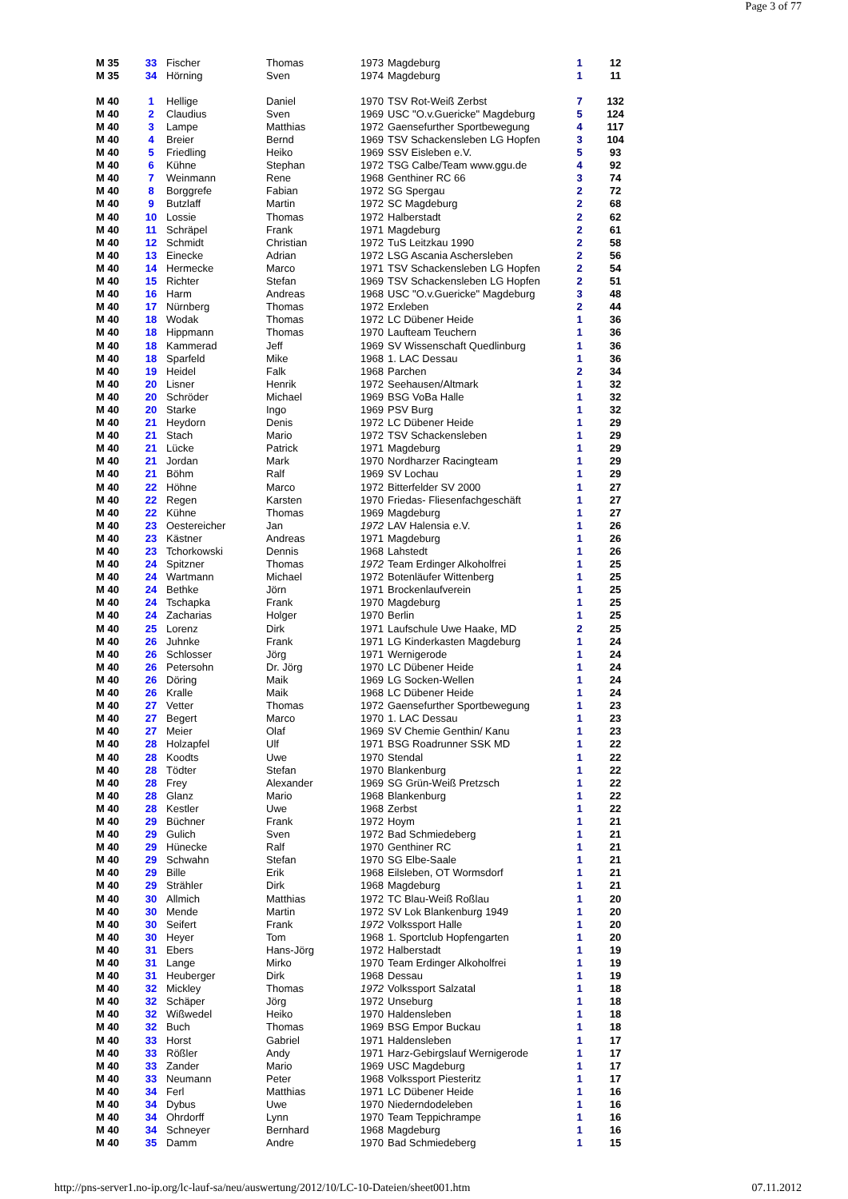Page 3 of 77
| M 35 | 33 | Fischer | Thomas | 1973 | Magdeburg | 1 | 12 |
| M 35 | 34 | Hörning | Sven | 1974 | Magdeburg | 1 | 11 |
| M 40 | 1 | Hellige | Daniel | 1970 | TSV Rot-Weiß Zerbst | 7 | 132 |
| M 40 | 2 | Claudius | Sven | 1969 | USC "O.v.Guericke" Magdeburg | 5 | 124 |
| M 40 | 3 | Lampe | Matthias | 1972 | Gaensefurther Sportbewegung | 4 | 117 |
| M 40 | 4 | Breier | Bernd | 1969 | TSV Schackensleben LG Hopfen | 3 | 104 |
| M 40 | 5 | Friedling | Heiko | 1969 | SSV Eisleben e.V. | 5 | 93 |
| M 40 | 6 | Kühne | Stephan | 1972 | TSG Calbe/Team www.ggu.de | 4 | 92 |
| M 40 | 7 | Weinmann | Rene | 1968 | Genthiner RC 66 | 3 | 74 |
| M 40 | 8 | Borggrefe | Fabian | 1972 | SG Spergau | 2 | 72 |
| M 40 | 9 | Butzlaff | Martin | 1972 | SC Magdeburg | 2 | 68 |
| M 40 | 10 | Lossie | Thomas | 1972 | Halberstadt | 2 | 62 |
| M 40 | 11 | Schräpel | Frank | 1971 | Magdeburg | 2 | 61 |
| M 40 | 12 | Schmidt | Christian | 1972 | TuS Leitzkau 1990 | 2 | 58 |
| M 40 | 13 | Einecke | Adrian | 1972 | LSG Ascania Aschersleben | 2 | 56 |
| M 40 | 14 | Hermecke | Marco | 1971 | TSV Schackensleben LG Hopfen | 2 | 54 |
| M 40 | 15 | Richter | Stefan | 1969 | TSV Schackensleben LG Hopfen | 2 | 51 |
| M 40 | 16 | Harm | Andreas | 1968 | USC "O.v.Guericke" Magdeburg | 3 | 48 |
| M 40 | 17 | Nürnberg | Thomas | 1972 | Erxleben | 2 | 44 |
| M 40 | 18 | Wodak | Thomas | 1972 | LC Dübener Heide | 1 | 36 |
| M 40 | 18 | Hippmann | Thomas | 1970 | Laufteam Teuchern | 1 | 36 |
| M 40 | 18 | Kammerad | Jeff | 1969 | SV Wissenschaft Quedlinburg | 1 | 36 |
| M 40 | 18 | Sparfeld | Mike | 1968 | 1. LAC Dessau | 1 | 36 |
| M 40 | 19 | Heidel | Falk | 1968 | Parchen | 2 | 34 |
| M 40 | 20 | Lisner | Henrik | 1972 | Seehausen/Altmark | 1 | 32 |
| M 40 | 20 | Schröder | Michael | 1969 | BSG VoBa Halle | 1 | 32 |
| M 40 | 20 | Starke | Ingo | 1969 | PSV Burg | 1 | 32 |
| M 40 | 21 | Heydorn | Denis | 1972 | LC Dübener Heide | 1 | 29 |
| M 40 | 21 | Stach | Mario | 1972 | TSV Schackensleben | 1 | 29 |
| M 40 | 21 | Lücke | Patrick | 1971 | Magdeburg | 1 | 29 |
| M 40 | 21 | Jordan | Mark | 1970 | Nordharzer Racingteam | 1 | 29 |
| M 40 | 21 | Böhm | Ralf | 1969 | SV Lochau | 1 | 29 |
| M 40 | 22 | Höhne | Marco | 1972 | Bitterfelder SV 2000 | 1 | 27 |
| M 40 | 22 | Regen | Karsten | 1970 | Friedas- Fliesenfachgeschäft | 1 | 27 |
| M 40 | 22 | Kühne | Thomas | 1969 | Magdeburg | 1 | 27 |
| M 40 | 23 | Oestereicher | Jan | 1972 | LAV Halensia e.V. | 1 | 26 |
| M 40 | 23 | Kästner | Andreas | 1971 | Magdeburg | 1 | 26 |
| M 40 | 23 | Tchorkowski | Dennis | 1968 | Lahstedt | 1 | 26 |
| M 40 | 24 | Spitzner | Thomas | 1972 | Team Erdinger Alkoholfrei | 1 | 25 |
| M 40 | 24 | Wartmann | Michael | 1972 | Botenläufer Wittenberg | 1 | 25 |
| M 40 | 24 | Bethke | Jörn | 1971 | Brockenlaufverein | 1 | 25 |
| M 40 | 24 | Tschapka | Frank | 1970 | Magdeburg | 1 | 25 |
| M 40 | 24 | Zacharias | Holger | 1970 | Berlin | 1 | 25 |
| M 40 | 25 | Lorenz | Dirk | 1971 | Laufschule Uwe Haake, MD | 2 | 25 |
| M 40 | 26 | Juhnke | Frank | 1971 | LG Kinderkasten Magdeburg | 1 | 24 |
| M 40 | 26 | Schlosser | Jörg | 1971 | Wernigerode | 1 | 24 |
| M 40 | 26 | Petersohn | Dr. Jörg | 1970 | LC Dübener Heide | 1 | 24 |
| M 40 | 26 | Döring | Maik | 1969 | LG Socken-Wellen | 1 | 24 |
| M 40 | 26 | Kralle | Maik | 1968 | LC Dübener Heide | 1 | 24 |
| M 40 | 27 | Vetter | Thomas | 1972 | Gaensefurther Sportbewegung | 1 | 23 |
| M 40 | 27 | Begert | Marco | 1970 | 1. LAC Dessau | 1 | 23 |
| M 40 | 27 | Meier | Olaf | 1969 | SV Chemie Genthin/ Kanu | 1 | 23 |
| M 40 | 28 | Holzapfel | Ulf | 1971 | BSG Roadrunner SSK MD | 1 | 22 |
| M 40 | 28 | Koodts | Uwe | 1970 | Stendal | 1 | 22 |
| M 40 | 28 | Tödter | Stefan | 1970 | Blankenburg | 1 | 22 |
| M 40 | 28 | Frey | Alexander | 1969 | SG Grün-Weiß Pretzsch | 1 | 22 |
| M 40 | 28 | Glanz | Mario | 1968 | Blankenburg | 1 | 22 |
| M 40 | 28 | Kestler | Uwe | 1968 | Zerbst | 1 | 22 |
| M 40 | 29 | Büchner | Frank | 1972 | Hoym | 1 | 21 |
| M 40 | 29 | Gulich | Sven | 1972 | Bad Schmiedeberg | 1 | 21 |
| M 40 | 29 | Hünecke | Ralf | 1970 | Genthiner RC | 1 | 21 |
| M 40 | 29 | Schwahn | Stefan | 1970 | SG Elbe-Saale | 1 | 21 |
| M 40 | 29 | Bille | Erik | 1968 | Eilsleben, OT Wormsdorf | 1 | 21 |
| M 40 | 29 | Strähler | Dirk | 1968 | Magdeburg | 1 | 21 |
| M 40 | 30 | Allmich | Matthias | 1972 | TC Blau-Weiß Roßlau | 1 | 20 |
| M 40 | 30 | Mende | Martin | 1972 | SV Lok Blankenburg 1949 | 1 | 20 |
| M 40 | 30 | Seifert | Frank | 1972 | Volkssport Halle | 1 | 20 |
| M 40 | 30 | Heyer | Tom | 1968 | 1. Sportclub Hopfengarten | 1 | 20 |
| M 40 | 31 | Ebers | Hans-Jörg | 1972 | Halberstadt | 1 | 19 |
| M 40 | 31 | Lange | Mirko | 1970 | Team Erdinger Alkoholfrei | 1 | 19 |
| M 40 | 31 | Heuberger | Dirk | 1968 | Dessau | 1 | 19 |
| M 40 | 32 | Mickley | Thomas | 1972 | Volkssport Salzatal | 1 | 18 |
| M 40 | 32 | Schäper | Jörg | 1972 | Unseburg | 1 | 18 |
| M 40 | 32 | Wißwedel | Heiko | 1970 | Haldensleben | 1 | 18 |
| M 40 | 32 | Buch | Thomas | 1969 | BSG Empor Buckau | 1 | 18 |
| M 40 | 33 | Horst | Gabriel | 1971 | Haldensleben | 1 | 17 |
| M 40 | 33 | Rößler | Andy | 1971 | Harz-Gebirgslauf Wernigerode | 1 | 17 |
| M 40 | 33 | Zander | Mario | 1969 | USC Magdeburg | 1 | 17 |
| M 40 | 33 | Neumann | Peter | 1968 | Volkssport Piesteritz | 1 | 17 |
| M 40 | 34 | Ferl | Matthias | 1971 | LC Dübener Heide | 1 | 16 |
| M 40 | 34 | Dybus | Uwe | 1970 | Niederndodeleben | 1 | 16 |
| M 40 | 34 | Ohrdorff | Lynn | 1970 | Team Teppichrampe | 1 | 16 |
| M 40 | 34 | Schneyer | Bernhard | 1968 | Magdeburg | 1 | 16 |
| M 40 | 35 | Damm | Andre | 1970 | Bad Schmiedeberg | 1 | 15 |
http://pns-server1.no-ip.org/lc-lauf-sa/neu/auswertung/2012/10/LC-10-Dateien/sheet001.htm 07.11.2012